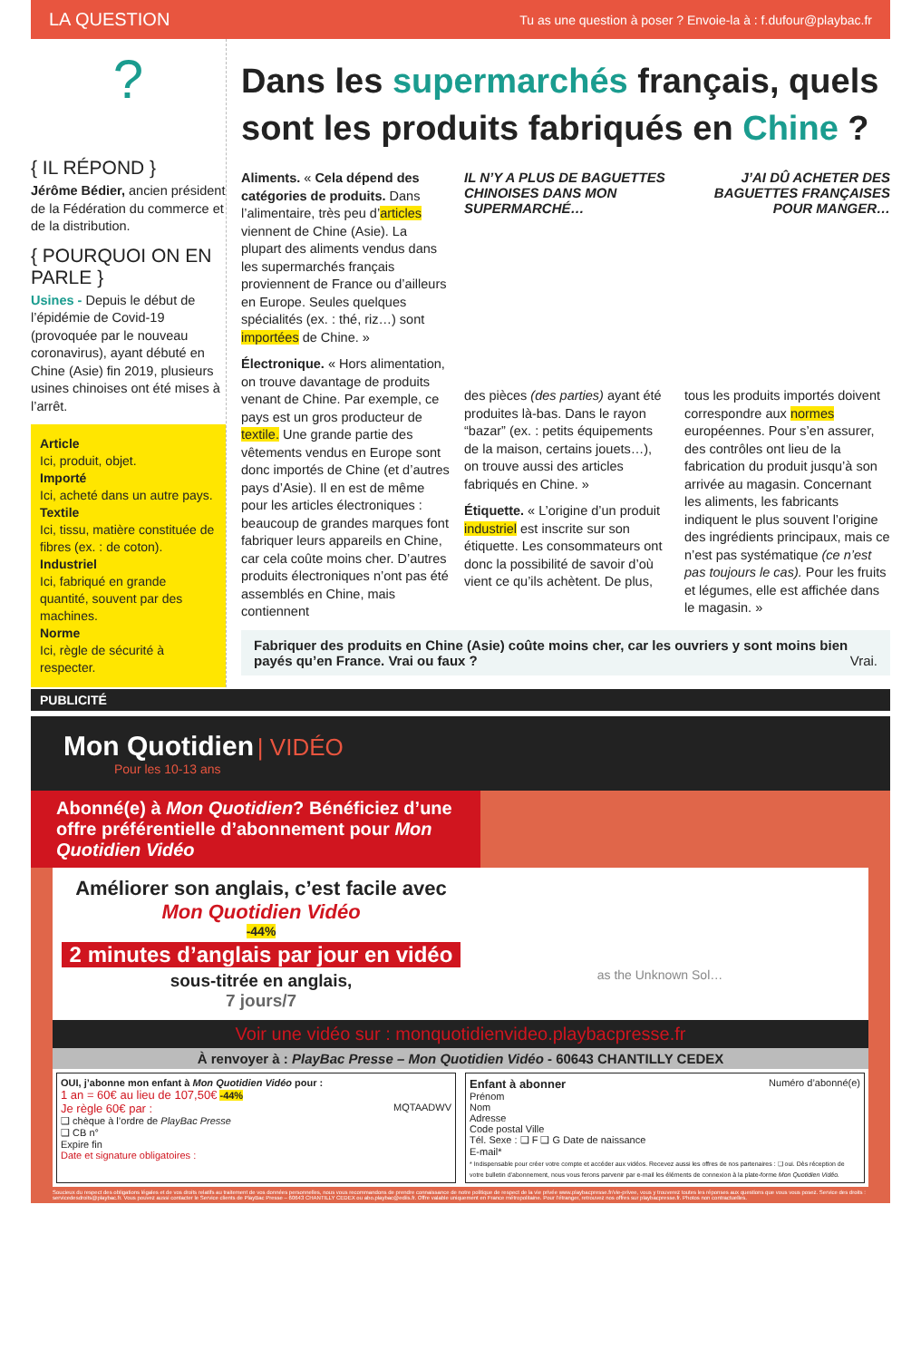LA QUESTION Tu as une question à poser ? Envoie-la à : f.dufour@playbac.fr
?
{ IL RÉPOND }
Jérôme Bédier, ancien président de la Fédération du commerce et de la distribution.
{ POURQUOI ON EN PARLE }
Usines - Depuis le début de l’épidémie de Covid-19 (provoquée par le nouveau coronavirus), ayant débuté en Chine (Asie) fin 2019, plusieurs usines chinoises ont été mises à l’arrêt.
Article
Ici, produit, objet.
Importé
Ici, acheté dans un autre pays.
Textile
Ici, tissu, matière constituée de fibres (ex. : de coton).
Industriel
Ici, fabriqué en grande quantité, souvent par des machines.
Norme
Ici, règle de sécurité à respecter.
Dans les supermarchés français, quels sont les produits fabriqués en Chine ?
Aliments. « Cela dépend des catégories de produits. Dans l’alimentaire, très peu d’articles viennent de Chine (Asie). La plupart des aliments vendus dans les supermarchés français proviennent de France ou d’ailleurs en Europe. Seules quelques spécialités (ex. : thé, riz…) sont importées de Chine. »
Électronique. « Hors alimentation, on trouve davantage de produits venant de Chine. Par exemple, ce pays est un gros producteur de textile. Une grande partie des vêtements vendus en Europe sont donc importés de Chine (et d’autres pays d’Asie). Il en est de même pour les articles électroniques : beaucoup de grandes marques font fabriquer leurs appareils en Chine, car cela coûte moins cher. D’autres produits électroniques n’ont pas été assemblés en Chine, mais contiennent
IL N’Y A PLUS DE BAGUETTES CHINOISES DANS MON SUPERMARCHÉ… J’AI DÛ ACHETER DES BAGUETTES FRANÇAISES POUR MANGER…
des pièces (des parties) ayant été produites là-bas. Dans le rayon “bazar” (ex. : petits équipements de la maison, certains jouets…), on trouve aussi des articles fabriqués en Chine. »
Étiquette. « L’origine d’un produit industriel est inscrite sur son étiquette. Les consommateurs ont donc la possibilité de savoir d’où vient ce qu’ils achètent. De plus,
tous les produits importés doivent correspondre aux normes européennes. Pour s’en assurer, des contrôles ont lieu de la fabrication du produit jusqu’à son arrivée au magasin. Concernant les aliments, les fabricants indiquent le plus souvent l’origine des ingrédients principaux, mais ce n’est pas systématique (ce n’est pas toujours le cas). Pour les fruits et légumes, elle est affichée dans le magasin. »
Fabriquer des produits en Chine (Asie) coûte moins cher, car les ouvriers y sont moins bien payés qu’en France. Vrai ou faux ? Vrai.
PUBLICITÉ
Mon Quotidien | VIDÉO
Pour les 10-13 ans
Abonné(e) à Mon Quotidien? Bénéficiez d’une offre préférentielle d’abonnement pour Mon Quotidien Vidéo
Améliorer son anglais, c’est facile avec Mon Quotidien Vidéo
-44%
2 minutes d’anglais par jour en vidéo
sous-titrée en anglais,
7 jours/7
as the Unknown Sol…
Voir une vidéo sur : monquotidienvideo.playbacpresse.fr
À renvoyer à : PlayBac Presse – Mon Quotidien Vidéo - 60643 CHANTILLY CEDEX
OUI, j’abonne mon enfant à Mon Quotidien Vidéo pour :
1 an = 60€ au lieu de 107,50€ -44%
Je règle 60€ par : MQTAADWV
❑ chèque à l’ordre de PlayBac Presse
❑ CB n°
Expire fin
Date et signature obligatoires :
Enfant à abonner Numéro d’abonné(e)
Prénom
Nom
Adresse
Code postal Ville
Tél. Sexe : ❑ F ❑ G Date de naissance
E-mail*
* Indispensable pour créer votre compte et accéder aux vidéos. Recevez aussi les offres de nos partenaires : ❑ oui. Dès réception de votre bulletin d’abonnement, nous vous ferons parvenir par e-mail les éléments de connexion à la plate-forme Mon Quotidien Vidéo.
Soucieux du respect des obligations légales et de vos droits relatifs au traitement de vos données personnelles, nous vous recommandons de prendre connaissance de notre politique de respect de la vie privée www.playbacpresse.fr/vie-privee, vous y trouverez toutes les réponses aux questions que vous vous posez. Service des droits : servicedesdroits@playbac.fr. Vous pouvez aussi contacter le Service clients de PlayBac Presse – 60643 CHANTILLY CEDEX ou abo.playbac@ediis.fr. Offre valable uniquement en France métropolitaine. Pour l’étranger, retrouvez nos offres sur playbacpresse.fr. Photos non contractuelles.